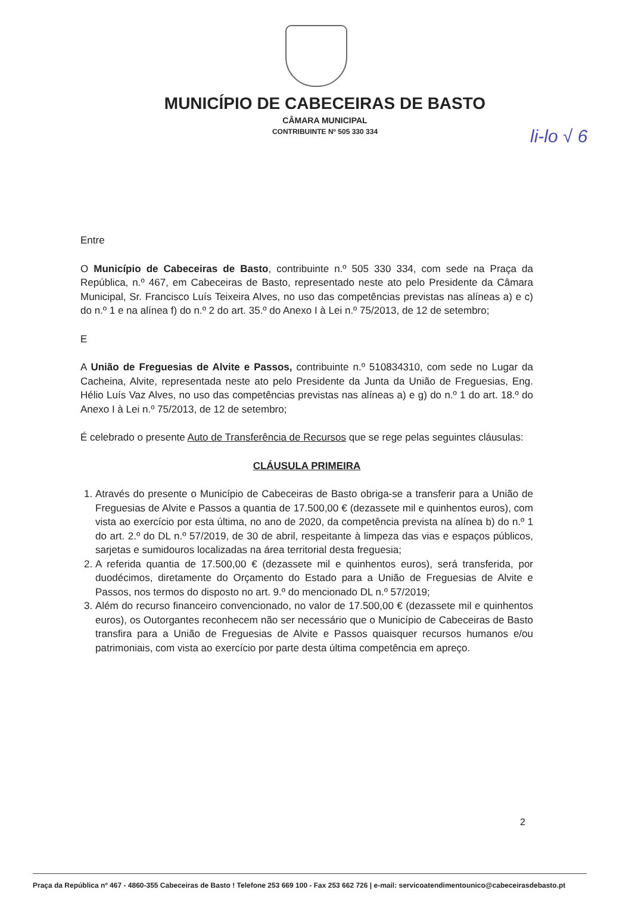MUNICÍPIO DE CABECEIRAS DE BASTO
CÂMARA MUNICIPAL
CONTRIBUINTE Nº 505 330 334
li-lo √ 6
Entre
O Município de Cabeceiras de Basto, contribuinte n.º 505 330 334, com sede na Praça da República, n.º 467, em Cabeceiras de Basto, representado neste ato pelo Presidente da Câmara Municipal, Sr. Francisco Luís Teixeira Alves, no uso das competências previstas nas alíneas a) e c) do n.º 1 e na alínea f) do n.º 2 do art. 35.º do Anexo I à Lei n.º 75/2013, de 12 de setembro;
E
A União de Freguesias de Alvite e Passos, contribuinte n.º 510834310, com sede no Lugar da Cacheina, Alvite, representada neste ato pelo Presidente da Junta da União de Freguesias, Eng. Hélio Luís Vaz Alves, no uso das competências previstas nas alíneas a) e g) do n.º 1 do art. 18.º do Anexo I à Lei n.º 75/2013, de 12 de setembro;
É celebrado o presente Auto de Transferência de Recursos que se rege pelas seguintes cláusulas:
CLÁUSULA PRIMEIRA
1. Através do presente o Município de Cabeceiras de Basto obriga-se a transferir para a União de Freguesias de Alvite e Passos a quantia de 17.500,00 € (dezassete mil e quinhentos euros), com vista ao exercício por esta última, no ano de 2020, da competência prevista na alínea b) do n.º 1 do art. 2.º do DL n.º 57/2019, de 30 de abril, respeitante à limpeza das vias e espaços públicos, sarjetas e sumidouros localizadas na área territorial desta freguesia;
2. A referida quantia de 17.500,00 € (dezassete mil e quinhentos euros), será transferida, por duodécimos, diretamente do Orçamento do Estado para a União de Freguesias de Alvite e Passos, nos termos do disposto no art. 9.º do mencionado DL n.º 57/2019;
3. Além do recurso financeiro convencionado, no valor de 17.500,00 € (dezassete mil e quinhentos euros), os Outorgantes reconhecem não ser necessário que o Município de Cabeceiras de Basto transfira para a União de Freguesias de Alvite e Passos quaisquer recursos humanos e/ou patrimoniais, com vista ao exercício por parte desta última competência em apreço.
2
Praça da República nº 467 - 4860-355 Cabeceiras de Basto ! Telefone 253 669 100 - Fax 253 662 726 | e-mail: servicoatendimentounico@cabeceirasdebasto.pt